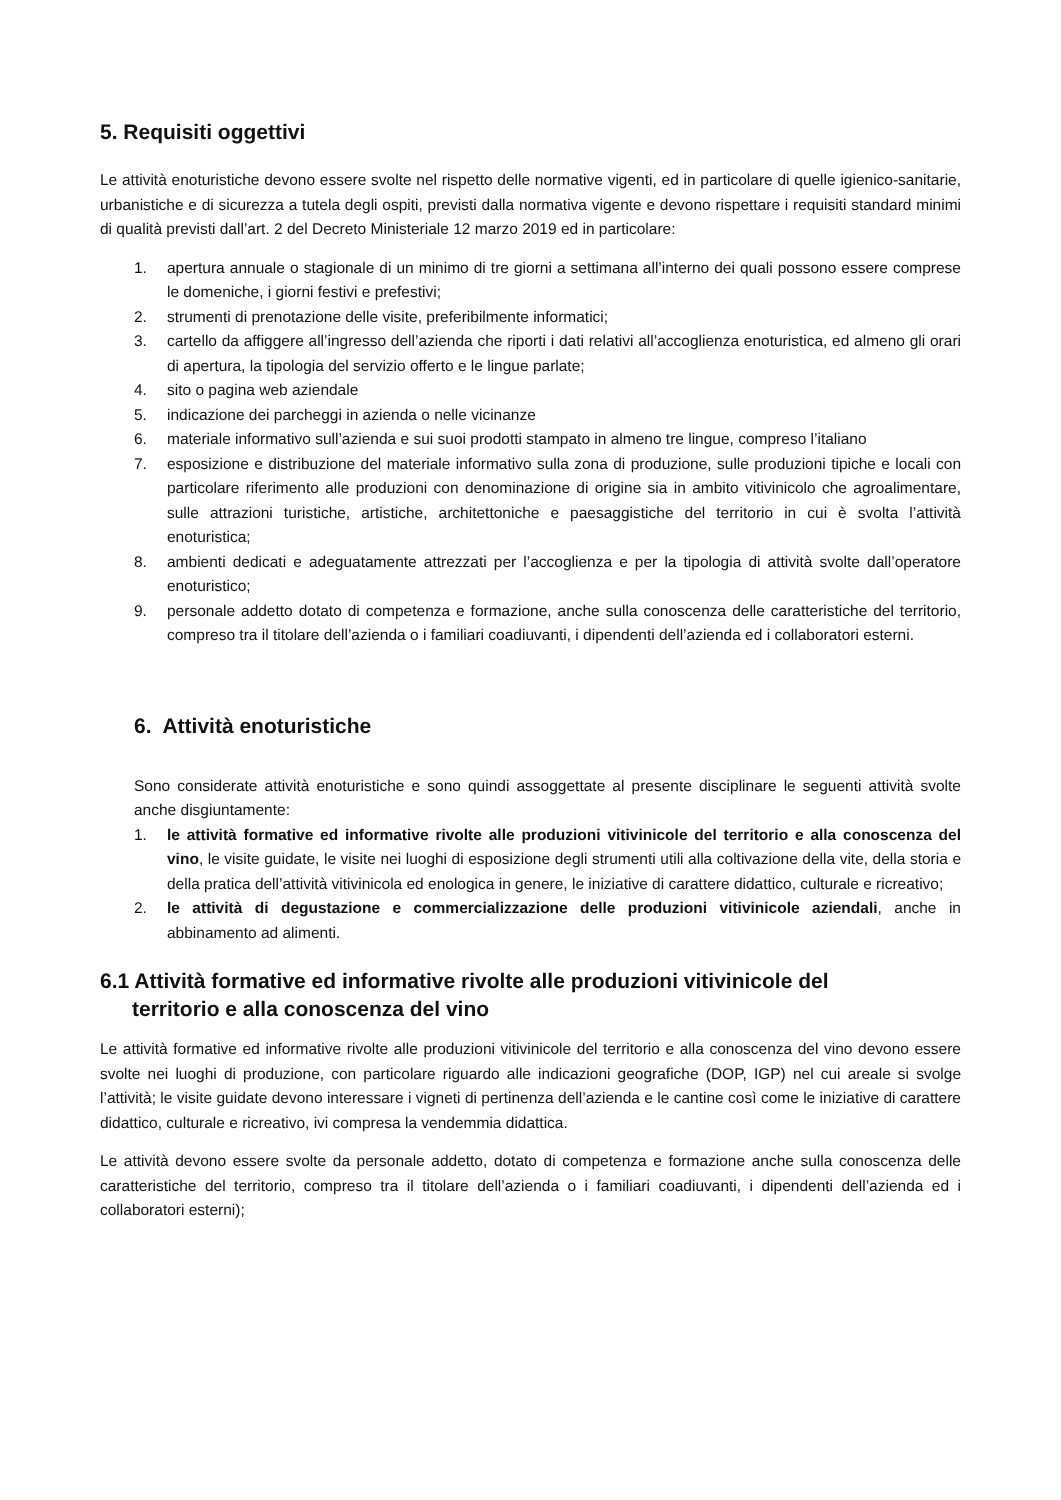5. Requisiti oggettivi
Le attività enoturistiche devono essere svolte nel rispetto delle normative vigenti, ed in particolare di quelle igienico-sanitarie, urbanistiche e di sicurezza a tutela degli ospiti, previsti dalla normativa vigente e devono rispettare i requisiti standard minimi di qualità previsti dall’art. 2 del Decreto Ministeriale 12 marzo 2019 ed in particolare:
1. apertura annuale o stagionale di un minimo di tre giorni a settimana all’interno dei quali possono essere comprese le domeniche, i giorni festivi e prefestivi;
2. strumenti di prenotazione delle visite, preferibilmente informatici;
3. cartello da affiggere all’ingresso dell’azienda che riporti i dati relativi all’accoglienza enoturistica, ed almeno gli orari di apertura, la tipologia del servizio offerto e le lingue parlate;
4. sito o pagina web aziendale
5. indicazione dei parcheggi in azienda o nelle vicinanze
6. materiale informativo sull’azienda e sui suoi prodotti stampato in almeno tre lingue, compreso l’italiano
7. esposizione e distribuzione del materiale informativo sulla zona di produzione, sulle produzioni tipiche e locali con particolare riferimento alle produzioni con denominazione di origine sia in ambito vitivinicolo che agroalimentare, sulle attrazioni turistiche, artistiche, architettoniche e paesaggistiche del territorio in cui è svolta l’attività enoturistica;
8. ambienti dedicati e adeguatamente attrezzati per l’accoglienza e per la tipologia di attività svolte dall’operatore enoturistico;
9. personale addetto dotato di competenza e formazione, anche sulla conoscenza delle caratteristiche del territorio, compreso tra il titolare dell’azienda o i familiari coadiuvanti, i dipendenti dell’azienda ed i collaboratori esterni.
6. Attività enoturistiche
Sono considerate attività enoturistiche e sono quindi assoggettate al presente disciplinare le seguenti attività svolte anche disgiuntamente:
1. le attività formative ed informative rivolte alle produzioni vitivinicole del territorio e alla conoscenza del vino, le visite guidate, le visite nei luoghi di esposizione degli strumenti utili alla coltivazione della vite, della storia e della pratica dell’attività vitivinicola ed enologica in genere, le iniziative di carattere didattico, culturale e ricreativo;
2. le attività di degustazione e commercializzazione delle produzioni vitivinicole aziendali, anche in abbinamento ad alimenti.
6.1 Attività formative ed informative rivolte alle produzioni vitivinicole del
territorio e alla conoscenza del vino
Le attività formative ed informative rivolte alle produzioni vitivinicole del territorio e alla conoscenza del vino devono essere svolte nei luoghi di produzione, con particolare riguardo alle indicazioni geografiche (DOP, IGP) nel cui areale si svolge l’attività; le visite guidate devono interessare i vigneti di pertinenza dell’azienda e le cantine così come le iniziative di carattere didattico, culturale e ricreativo, ivi compresa la vendemmia didattica.
Le attività devono essere svolte da personale addetto, dotato di competenza e formazione anche sulla conoscenza delle caratteristiche del territorio, compreso tra il titolare dell’azienda o i familiari coadiuvanti, i dipendenti dell’azienda ed i collaboratori esterni);